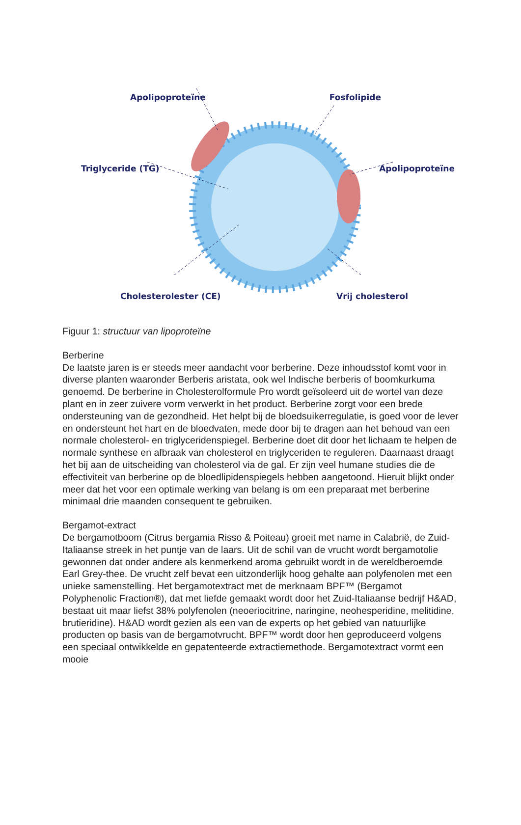Apolipoproteïne Fosfolipide
Triglyceride (TG) Apolipoproteïne
Cholesterolester (CE) Vrij cholesterol
Figuur 1: structuur van lipoproteïne
Berberine
De laatste jaren is er steeds meer aandacht voor berberine. Deze inhoudsstof komt voor in diverse planten waaronder Berberis aristata, ook wel Indische berberis of boomkurkuma genoemd. De berberine in Cholesterolformule Pro wordt geïsoleerd uit de wortel van deze plant en in zeer zuivere vorm verwerkt in het product. Berberine zorgt voor een brede ondersteuning van de gezondheid. Het helpt bij de bloedsuikerregulatie, is goed voor de lever en ondersteunt het hart en de bloedvaten, mede door bij te dragen aan het behoud van een normale cholesterol- en triglyceridenspiegel. Berberine doet dit door het lichaam te helpen de normale synthese en afbraak van cholesterol en triglyceriden te reguleren. Daarnaast draagt het bij aan de uitscheiding van cholesterol via de gal. Er zijn veel humane studies die de effectiviteit van berberine op de bloedlipidenspiegels hebben aangetoond. Hieruit blijkt onder meer dat het voor een optimale werking van belang is om een preparaat met berberine minimaal drie maanden consequent te gebruiken.
Bergamot-extract
De bergamotboom (Citrus bergamia Risso & Poiteau) groeit met name in Calabrië, de Zuid-Italiaanse streek in het puntje van de laars. Uit de schil van de vrucht wordt bergamotolie gewonnen dat onder andere als kenmerkend aroma gebruikt wordt in de wereldberoemde Earl Grey-thee. De vrucht zelf bevat een uitzonderlijk hoog gehalte aan polyfenolen met een unieke samenstelling. Het bergamotextract met de merknaam BPF™ (Bergamot Polyphenolic Fraction®), dat met liefde gemaakt wordt door het Zuid-Italiaanse bedrijf H&AD, bestaat uit maar liefst 38% polyfenolen (neoeriocitrine, naringine, neohesperidine, melitidine, brutieridine). H&AD wordt gezien als een van de experts op het gebied van natuurlijke producten op basis van de bergamotvrucht. BPF™ wordt door hen geproduceerd volgens een speciaal ontwikkelde en gepatenteerde extractiemethode. Bergamotextract vormt een mooie